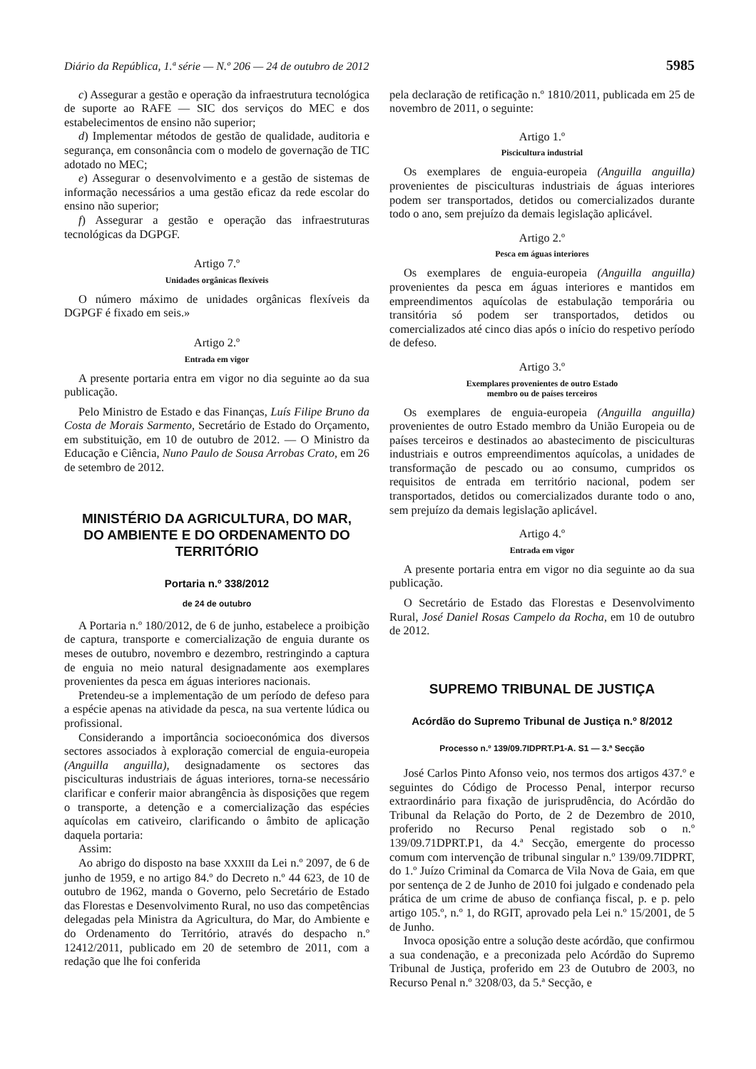Diário da República, 1.ª série — N.º 206 — 24 de outubro de 2012 5985
c) Assegurar a gestão e operação da infraestrutura tecnológica de suporte ao RAFE — SIC dos serviços do MEC e dos estabelecimentos de ensino não superior;
d) Implementar métodos de gestão de qualidade, auditoria e segurança, em consonância com o modelo de governação de TIC adotado no MEC;
e) Assegurar o desenvolvimento e a gestão de sistemas de informação necessários a uma gestão eficaz da rede escolar do ensino não superior;
f) Assegurar a gestão e operação das infraestruturas tecnológicas da DGPGF.
Artigo 7.º
Unidades orgânicas flexíveis
O número máximo de unidades orgânicas flexíveis da DGPGF é fixado em seis.»
Artigo 2.º
Entrada em vigor
A presente portaria entra em vigor no dia seguinte ao da sua publicação.
Pelo Ministro de Estado e das Finanças, Luís Filipe Bruno da Costa de Morais Sarmento, Secretário de Estado do Orçamento, em substituição, em 10 de outubro de 2012. — O Ministro da Educação e Ciência, Nuno Paulo de Sousa Arrobas Crato, em 26 de setembro de 2012.
MINISTÉRIO DA AGRICULTURA, DO MAR,
DO AMBIENTE E DO ORDENAMENTO DO TERRITÓRIO
Portaria n.º 338/2012
de 24 de outubro
A Portaria n.º 180/2012, de 6 de junho, estabelece a proibição de captura, transporte e comercialização de enguia durante os meses de outubro, novembro e dezembro, restringindo a captura de enguia no meio natural designadamente aos exemplares provenientes da pesca em águas interiores nacionais.
Pretendeu-se a implementação de um período de defeso para a espécie apenas na atividade da pesca, na sua vertente lúdica ou profissional.
Considerando a importância socioeconómica dos diversos sectores associados à exploração comercial de enguia-europeia (Anguilla anguilla), designadamente os sectores das pisciculturas industriais de águas interiores, torna-se necessário clarificar e conferir maior abrangência às disposições que regem o transporte, a detenção e a comercialização das espécies aquícolas em cativeiro, clarificando o âmbito de aplicação daquela portaria:
Assim:
Ao abrigo do disposto na base XXXIII da Lei n.º 2097, de 6 de junho de 1959, e no artigo 84.º do Decreto n.º 44 623, de 10 de outubro de 1962, manda o Governo, pelo Secretário de Estado das Florestas e Desenvolvimento Rural, no uso das competências delegadas pela Ministra da Agricultura, do Mar, do Ambiente e do Ordenamento do Território, através do despacho n.º 12412/2011, publicado em 20 de setembro de 2011, com a redação que lhe foi conferida
pela declaração de retificação n.º 1810/2011, publicada em 25 de novembro de 2011, o seguinte:
Artigo 1.º
Piscicultura industrial
Os exemplares de enguia-europeia (Anguilla anguilla) provenientes de pisciculturas industriais de águas interiores podem ser transportados, detidos ou comercializados durante todo o ano, sem prejuízo da demais legislação aplicável.
Artigo 2.º
Pesca em águas interiores
Os exemplares de enguia-europeia (Anguilla anguilla) provenientes da pesca em águas interiores e mantidos em empreendimentos aquícolas de estabulação temporária ou transitória só podem ser transportados, detidos ou comercializados até cinco dias após o início do respetivo período de defeso.
Artigo 3.º
Exemplares provenientes de outro Estado
membro ou de países terceiros
Os exemplares de enguia-europeia (Anguilla anguilla) provenientes de outro Estado membro da União Europeia ou de países terceiros e destinados ao abastecimento de pisciculturas industriais e outros empreendimentos aquícolas, a unidades de transformação de pescado ou ao consumo, cumpridos os requisitos de entrada em território nacional, podem ser transportados, detidos ou comercializados durante todo o ano, sem prejuízo da demais legislação aplicável.
Artigo 4.º
Entrada em vigor
A presente portaria entra em vigor no dia seguinte ao da sua publicação.
O Secretário de Estado das Florestas e Desenvolvimento Rural, José Daniel Rosas Campelo da Rocha, em 10 de outubro de 2012.
SUPREMO TRIBUNAL DE JUSTIÇA
Acórdão do Supremo Tribunal de Justiça n.º 8/2012
Processo n.º 139/09.7IDPRT.P1-A. S1 — 3.ª Secção
José Carlos Pinto Afonso veio, nos termos dos artigos 437.º e seguintes do Código de Processo Penal, interpor recurso extraordinário para fixação de jurisprudência, do Acórdão do Tribunal da Relação do Porto, de 2 de Dezembro de 2010, proferido no Recurso Penal registado sob o n.º 139/09.71DPRT.P1, da 4.ª Secção, emergente do processo comum com intervenção de tribunal singular n.º 139/09.7IDPRT, do 1.º Juízo Criminal da Comarca de Vila Nova de Gaia, em que por sentença de 2 de Junho de 2010 foi julgado e condenado pela prática de um crime de abuso de confiança fiscal, p. e p. pelo artigo 105.º, n.º 1, do RGIT, aprovado pela Lei n.º 15/2001, de 5 de Junho.
Invoca oposição entre a solução deste acórdão, que confirmou a sua condenação, e a preconizada pelo Acórdão do Supremo Tribunal de Justiça, proferido em 23 de Outubro de 2003, no Recurso Penal n.º 3208/03, da 5.ª Secção, e